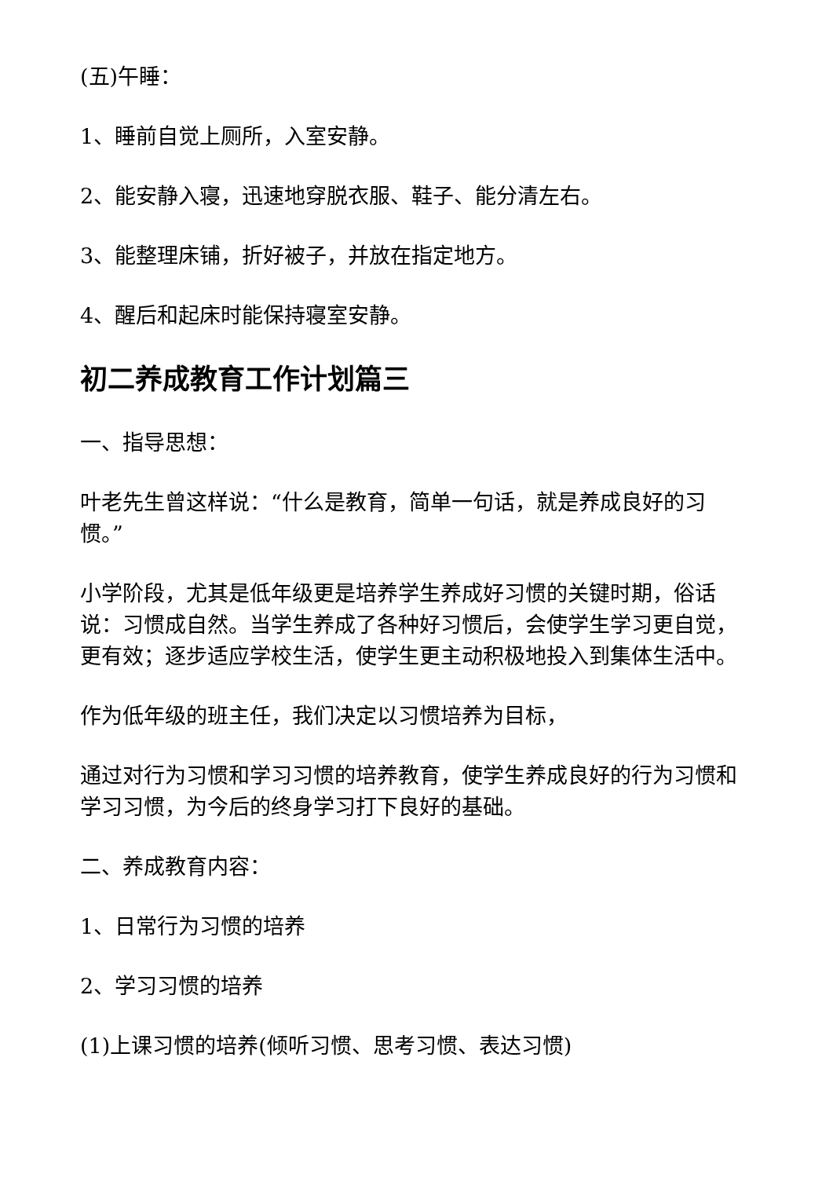(五)午睡：
1、睡前自觉上厕所，入室安静。
2、能安静入寝，迅速地穿脱衣服、鞋子、能分清左右。
3、能整理床铺，折好被子，并放在指定地方。
4、醒后和起床时能保持寝室安静。
初二养成教育工作计划篇三
一、指导思想：
叶老先生曾这样说：“什么是教育，简单一句话，就是养成良好的习惯。”
小学阶段，尤其是低年级更是培养学生养成好习惯的关键时期，俗话说：习惯成自然。当学生养成了各种好习惯后，会使学生学习更自觉，更有效；逐步适应学校生活，使学生更主动积极地投入到集体生活中。
作为低年级的班主任，我们决定以习惯培养为目标，
通过对行为习惯和学习习惯的培养教育，使学生养成良好的行为习惯和学习习惯，为今后的终身学习打下良好的基础。
二、养成教育内容：
1、日常行为习惯的培养
2、学习习惯的培养
(1)上课习惯的培养(倾听习惯、思考习惯、表达习惯)